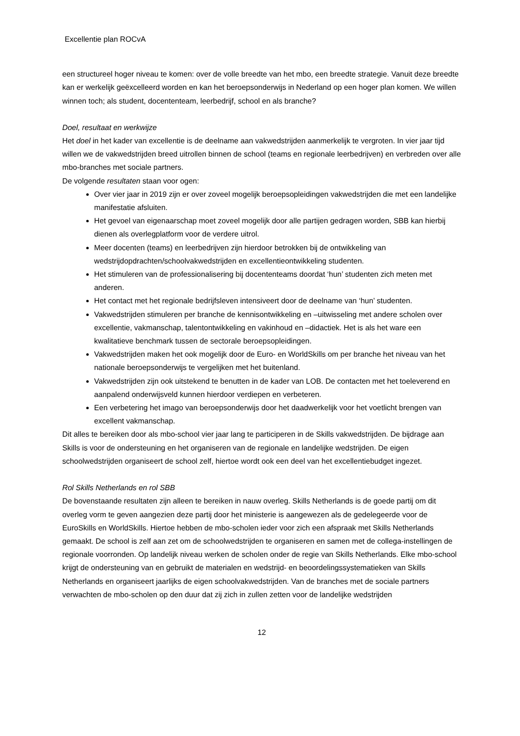Excellentie plan ROCvA
een structureel hoger niveau te komen: over de volle breedte van het mbo, een breedte strategie. Vanuit deze breedte kan er werkelijk geëxcelleerd worden en kan het beroepsonderwijs in Nederland op een hoger plan komen. We willen winnen toch; als student, docententeam, leerbedrijf, school en als branche?
Doel, resultaat en werkwijze
Het doel in het kader van excellentie is de deelname aan vakwedstrijden aanmerkelijk te vergroten. In vier jaar tijd willen we de vakwedstrijden breed uitrollen binnen de school (teams en regionale leerbedrijven) en verbreden over alle mbo-branches met sociale partners.
De volgende resultaten staan voor ogen:
Over vier jaar in 2019 zijn er over zoveel mogelijk beroepsopleidingen vakwedstrijden die met een landelijke manifestatie afsluiten.
Het gevoel van eigenaarschap moet zoveel mogelijk door alle partijen gedragen worden, SBB kan hierbij dienen als overlegplatform voor de verdere uitrol.
Meer docenten (teams) en leerbedrijven zijn hierdoor betrokken bij de ontwikkeling van wedstrijdopdrachten/schoolvakwedstrijden en excellentieontwikkeling studenten.
Het stimuleren van de professionalisering bij docententeams doordat ‘hun’ studenten zich meten met anderen.
Het contact met het regionale bedrijfsleven intensiveert door de deelname van ‘hun’ studenten.
Vakwedstrijden stimuleren per branche de kennisontwikkeling en –uitwisseling met andere scholen over excellentie, vakmanschap, talentontwikkeling en vakinhoud en –didactiek. Het is als het ware een kwalitatieve benchmark tussen de sectorale beroepsopleidingen.
Vakwedstrijden maken het ook mogelijk door de Euro- en WorldSkills om per branche het niveau van het nationale beroepsonderwijs te vergelijken met het buitenland.
Vakwedstrijden zijn ook uitstekend te benutten in de kader van LOB. De contacten met het toeleverend en aanpalend onderwijsveld kunnen hierdoor verdiepen en verbeteren.
Een verbetering het imago van beroepsonderwijs door het daadwerkelijk voor het voetlicht brengen van excellent vakmanschap.
Dit alles te bereiken door als mbo-school vier jaar lang te participeren in de Skills vakwedstrijden. De bijdrage aan Skills is voor de ondersteuning en het organiseren van de regionale en landelijke wedstrijden. De eigen schoolwedstrijden organiseert de school zelf, hiertoe wordt ook een deel van het excellentiebudget ingezet.
Rol Skills Netherlands en rol SBB
De bovenstaande resultaten zijn alleen te bereiken in nauw overleg. Skills Netherlands is de goede partij om dit overleg vorm te geven aangezien deze partij door het ministerie is aangewezen als de gedelegeerde voor de EuroSkills en WorldSkills. Hiertoe hebben de mbo-scholen ieder voor zich een afspraak met Skills Netherlands gemaakt. De school is zelf aan zet om de schoolwedstrijden te organiseren en samen met de collega-instellingen de regionale voorronden. Op landelijk niveau werken de scholen onder de regie van Skills Netherlands. Elke mbo-school krijgt de ondersteuning van en gebruikt de materialen en wedstrijd- en beoordelingssystematieken van Skills Netherlands en organiseert jaarlijks de eigen schoolvakwedstrijden. Van de branches met de sociale partners verwachten de mbo-scholen op den duur dat zij zich in zullen zetten voor de landelijke wedstrijden
12